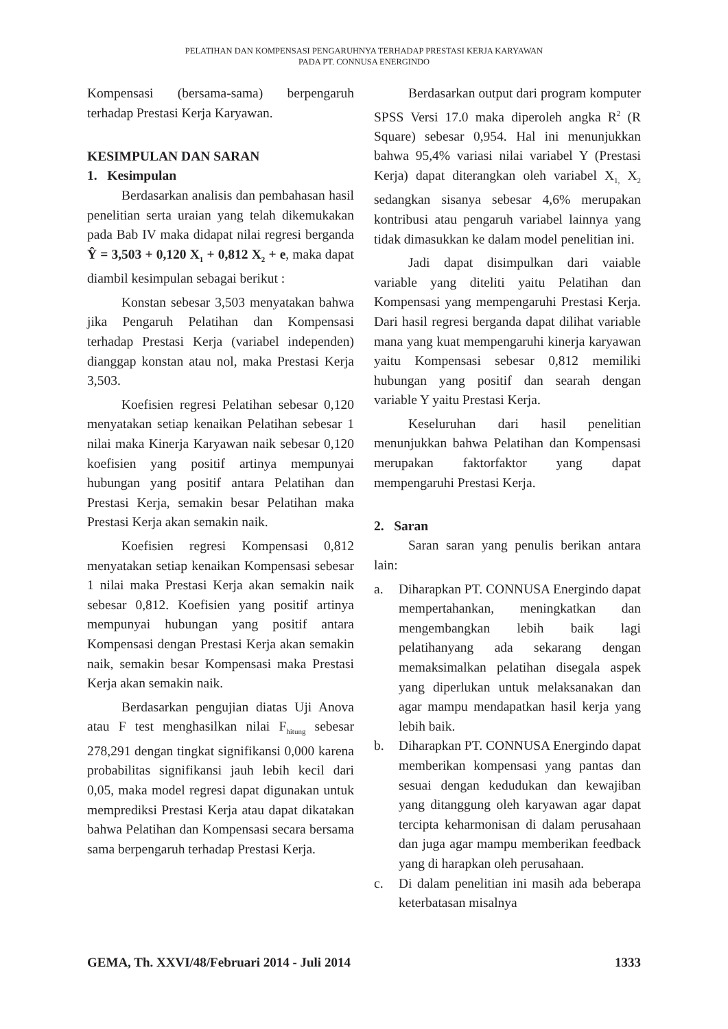PELATIHAN DAN KOMPENSASI PENGARUHNYA TERHADAP PRESTASI KERJA KARYAWAN
PADA PT. CONNUSA ENERGINDO
Kompensasi (bersama-sama) berpengaruh terhadap Prestasi Kerja Karyawan.
KESIMPULAN DAN SARAN
1. Kesimpulan
Berdasarkan analisis dan pembahasan hasil penelitian serta uraian yang telah dikemukakan pada Bab IV maka didapat nilai regresi berganda Ŷ = 3,503 + 0,120 X<sub>1</sub> + 0,812 X<sub>2</sub> + e, maka dapat diambil kesimpulan sebagai berikut :
Konstan sebesar 3,503 menyatakan bahwa jika Pengaruh Pelatihan dan Kompensasi terhadap Prestasi Kerja (variabel independen) dianggap konstan atau nol, maka Prestasi Kerja 3,503.
Koefisien regresi Pelatihan sebesar 0,120 menyatakan setiap kenaikan Pelatihan sebesar 1 nilai maka Kinerja Karyawan naik sebesar 0,120 koefisien yang positif artinya mempunyai hubungan yang positif antara Pelatihan dan Prestasi Kerja, semakin besar Pelatihan maka Prestasi Kerja akan semakin naik.
Koefisien regresi Kompensasi 0,812 menyatakan setiap kenaikan Kompensasi sebesar 1 nilai maka Prestasi Kerja akan semakin naik sebesar 0,812. Koefisien yang positif artinya mempunyai hubungan yang positif antara Kompensasi dengan Prestasi Kerja akan semakin naik, semakin besar Kompensasi maka Prestasi Kerja akan semakin naik.
Berdasarkan pengujian diatas Uji Anova atau F test menghasilkan nilai F<sub>hitung</sub> sebesar 278,291 dengan tingkat signifikansi 0,000 karena probabilitas signifikansi jauh lebih kecil dari 0,05, maka model regresi dapat digunakan untuk memprediksi Prestasi Kerja atau dapat dikatakan bahwa Pelatihan dan Kompensasi secara bersama sama berpengaruh terhadap Prestasi Kerja.
Berdasarkan output dari program komputer SPSS Versi 17.0 maka diperoleh angka R<sup>2</sup> (R Square) sebesar 0,954. Hal ini menunjukkan bahwa 95,4% variasi nilai variabel Y (Prestasi Kerja) dapat diterangkan oleh variabel X<sub>1,</sub> X<sub>2</sub> sedangkan sisanya sebesar 4,6% merupakan kontribusi atau pengaruh variabel lainnya yang tidak dimasukkan ke dalam model penelitian ini.
Jadi dapat disimpulkan dari vaiable variable yang diteliti yaitu Pelatihan dan Kompensasi yang mempengaruhi Prestasi Kerja. Dari hasil regresi berganda dapat dilihat variable mana yang kuat mempengaruhi kinerja karyawan yaitu Kompensasi sebesar 0,812 memiliki hubungan yang positif dan searah dengan variable Y yaitu Prestasi Kerja.
Keseluruhan dari hasil penelitian menunjukkan bahwa Pelatihan dan Kompensasi merupakan faktorfaktor yang dapat mempengaruhi Prestasi Kerja.
2. Saran
Saran saran yang penulis berikan antara lain:
a. Diharapkan PT. CONNUSA Energindo dapat mempertahankan, meningkatkan dan mengembangkan lebih baik lagi pelatihanyang ada sekarang dengan memaksimalkan pelatihan disegala aspek yang diperlukan untuk melaksanakan dan agar mampu mendapatkan hasil kerja yang lebih baik.
b. Diharapkan PT. CONNUSA Energindo dapat memberikan kompensasi yang pantas dan sesuai dengan kedudukan dan kewajiban yang ditanggung oleh karyawan agar dapat tercipta keharmonisan di dalam perusahaan dan juga agar mampu memberikan feedback yang di harapkan oleh perusahaan.
c. Di dalam penelitian ini masih ada beberapa keterbatasan misalnya
GEMA, Th. XXVI/48/Februari 2014 - Juli 2014 1333